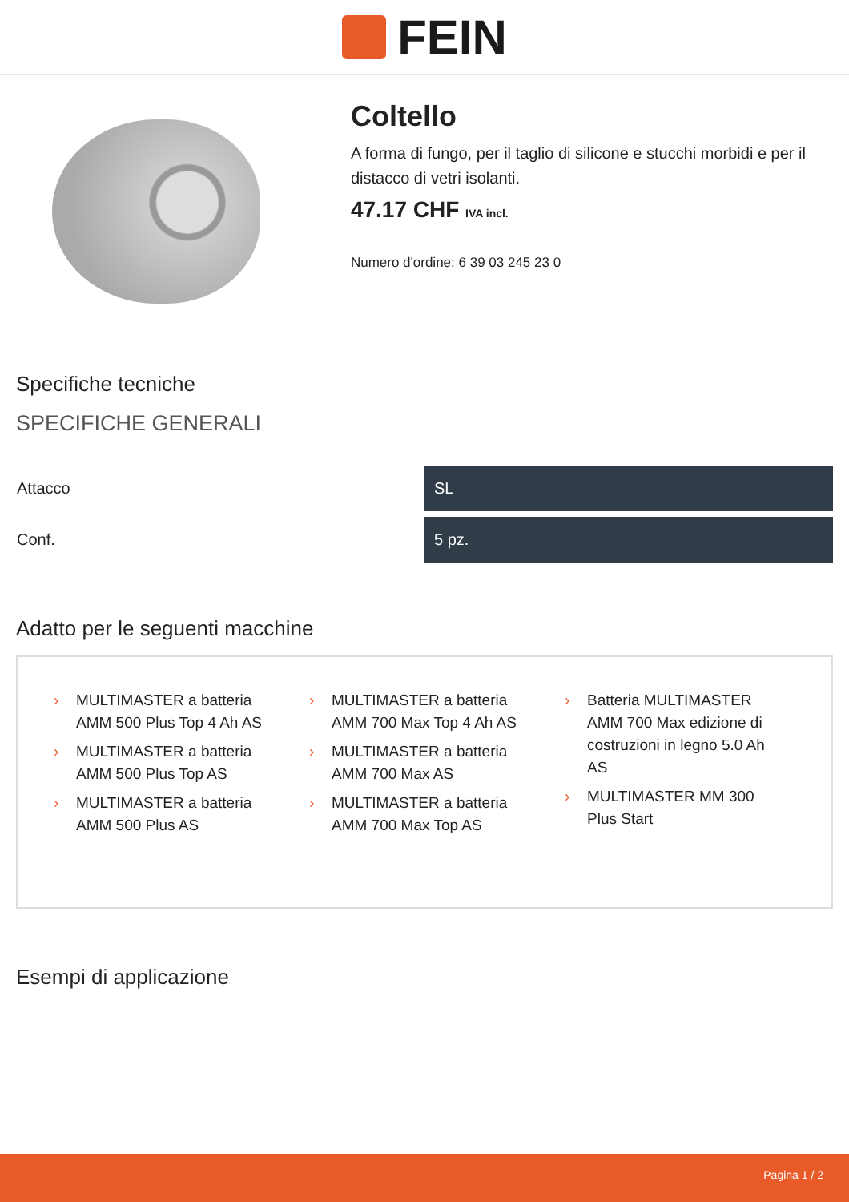FEIN
Coltello
A forma di fungo, per il taglio di silicone e stucchi morbidi e per il distacco di vetri isolanti.
47.17 CHF IVA incl.
Numero d'ordine: 6 39 03 245 23 0
Specifiche tecniche
SPECIFICHE GENERALI
| Attacco | SL |
| Conf. | 5 pz. |
Adatto per le seguenti macchine
› MULTIMASTER a batteria AMM 500 Plus Top 4 Ah AS
› MULTIMASTER a batteria AMM 500 Plus Top AS
› MULTIMASTER a batteria AMM 500 Plus AS
› MULTIMASTER a batteria AMM 700 Max Top 4 Ah AS
› MULTIMASTER a batteria AMM 700 Max AS
› MULTIMASTER a batteria AMM 700 Max Top AS
› Batteria MULTIMASTER AMM 700 Max edizione di costruzioni in legno 5.0 Ah AS
› MULTIMASTER MM 300 Plus Start
Esempi di applicazione
Pagina 1 / 2